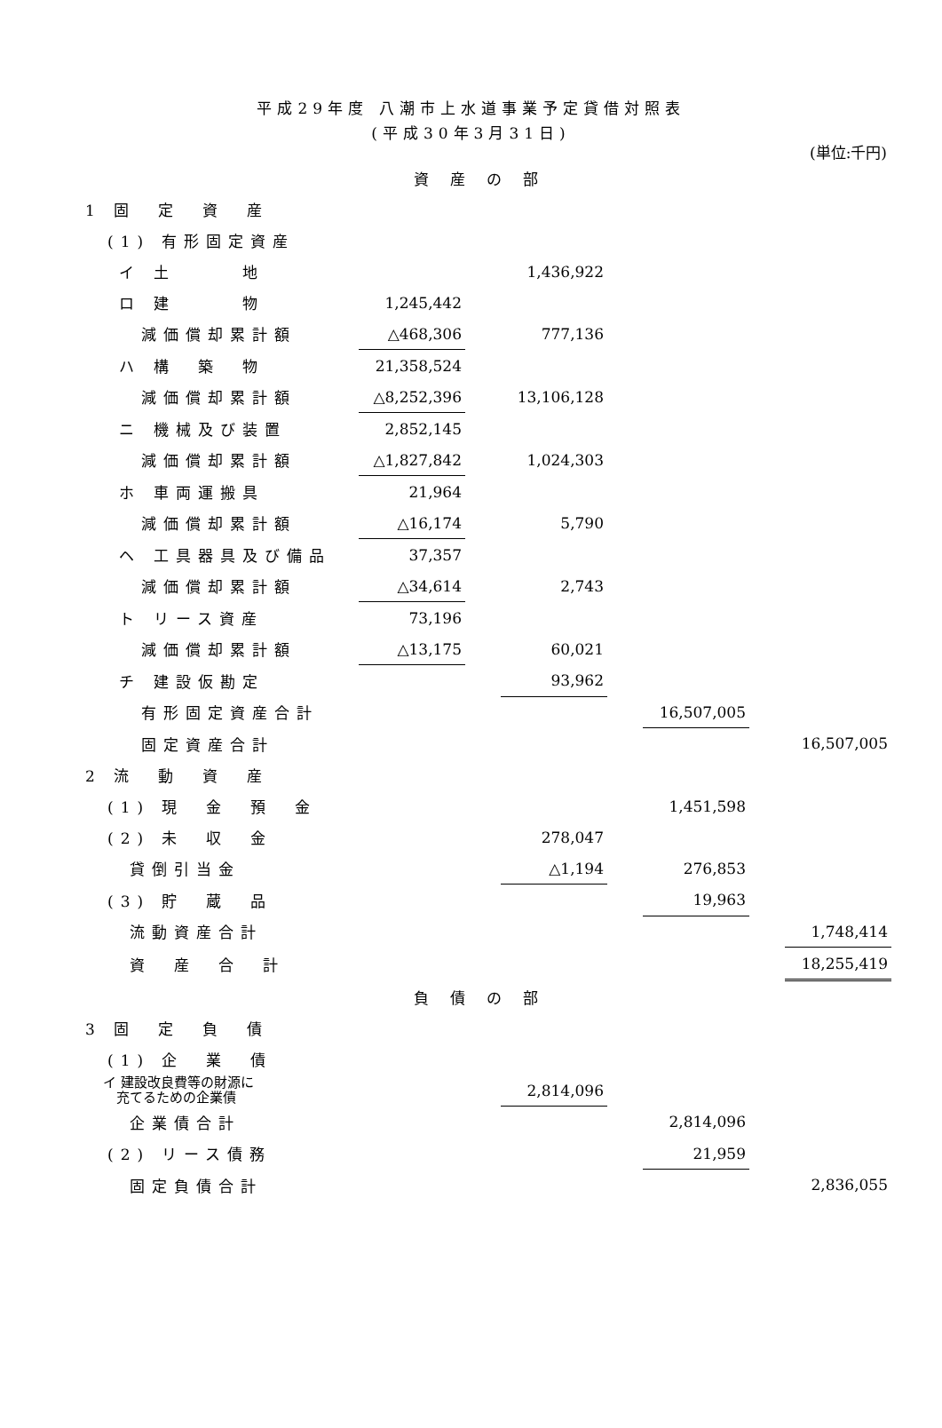平成29年度 八潮市上水道事業予定貸借対照表
(平成30年3月31日)
(単位:千円)
| 資産の部 | | | | | | | | |
| 1 固 定 資 産 | | | | | | | | |
| (1) 有形固定資産 | | | | | | | | |
| イ 土 地 | | | | 1,436,922 | | | | |
| ロ 建 物 | | 1,245,442 | | | | | | |
| 減価償却累計額 | | △468,306 | | 777,136 | | | | |
| ハ 構 築 物 | | 21,358,524 | | | | | | |
| 減価償却累計額 | | △8,252,396 | | 13,106,128 | | | | |
| ニ 機械及び装置 | | 2,852,145 | | | | | | |
| 減価償却累計額 | | △1,827,842 | | 1,024,303 | | | | |
| ホ 車両運搬具 | | 21,964 | | | | | | |
| 減価償却累計額 | | △16,174 | | 5,790 | | | | |
| ヘ 工具器具及び備品 | | 37,357 | | | | | | |
| 減価償却累計額 | | △34,614 | | 2,743 | | | | |
| ト リース資産 | | 73,196 | | | | | | |
| 減価償却累計額 | | △13,175 | | 60,021 | | | | |
| チ 建設仮勘定 | | | | 93,962 | | | | |
| 有形固定資産合計 | | | | | | 16,507,005 | | |
| 固定資産合計 | | | | | | | | 16,507,005 |
| 2 流 動 資 産 | | | | | | | | |
| (1) 現 金 預 金 | | | | | | 1,451,598 | | |
| (2) 未 収 金 | | | | 278,047 | | | | |
| 貸倒引当金 | | | | △1,194 | | 276,853 | | |
| (3) 貯 蔵 品 | | | | | | 19,963 | | |
| 流動資産合計 | | | | | | | | 1,748,414 |
| 資 産 合 計 | | | | | | | | 18,255,419 |
| 負債の部 | | | | | | | | |
| 3 固 定 負 債 | | | | | | | | |
| (1) 企 業 債 | | | | | | | | |
| イ 建設改良費等の財源に 充てるための企業債 | | | | 2,814,096 | | | | |
| 企業債合計 | | | | | | 2,814,096 | | |
| (2) リース債務 | | | | | | 21,959 | | |
| 固定負債合計 | | | | | | | | 2,836,055 |